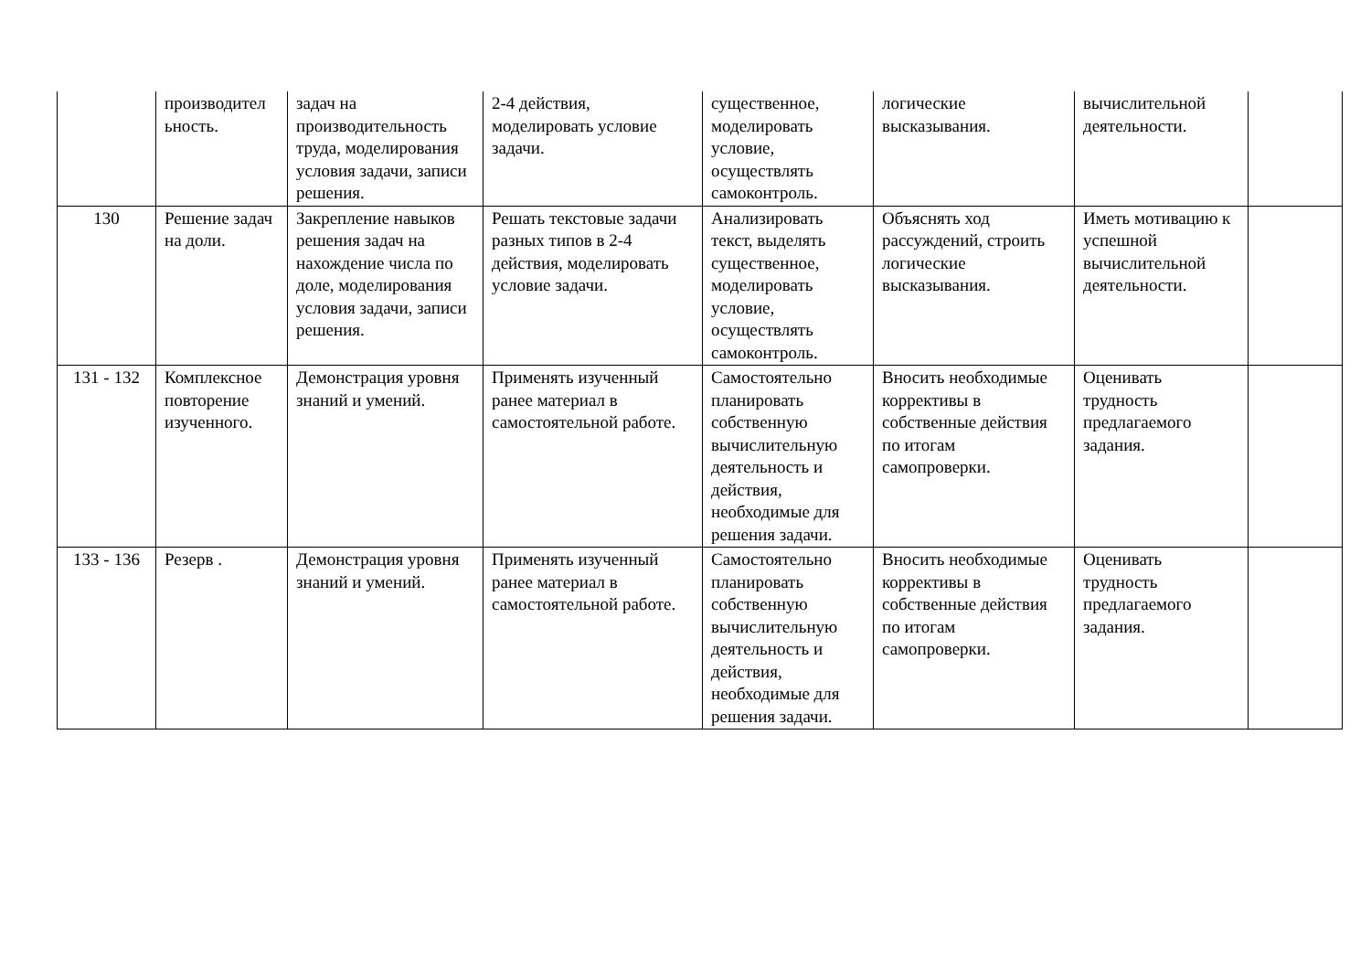| | производител ьность. | задач на производительность труда, моделирования условия задачи, записи решения. | 2-4 действия, моделировать условие задачи. | существенное, моделировать условие, осуществлять самоконтроль. | логические высказывания. | вычислительной деятельности. | |
| 130 | Решение задач на доли. | Закрепление навыков решения задач на нахождение числа по доле, моделирования условия задачи, записи решения. | Решать текстовые задачи разных типов в 2-4 действия, моделировать условие задачи. | Анализировать текст, выделять существенное, моделировать условие, осуществлять самоконтроль. | Объяснять ход рассуждений, строить логические высказывания. | Иметь мотивацию к успешной вычислительной деятельности. | |
| 131 - 132 | Комплексное повторение изученного. | Демонстрация уровня знаний и умений. | Применять изученный ранее материал в самостоятельной работе. | Самостоятельно планировать собственную вычислительную деятельность и действия, необходимые для решения задачи. | Вносить необходимые коррективы в собственные действия по итогам самопроверки. | Оценивать трудность предлагаемого задания. | |
| 133 - 136 | Резерв . | Демонстрация уровня знаний и умений. | Применять изученный ранее материал в самостоятельной работе. | Самостоятельно планировать собственную вычислительную деятельность и действия, необходимые для решения задачи. | Вносить необходимые коррективы в собственные действия по итогам самопроверки. | Оценивать трудность предлагаемого задания. | |